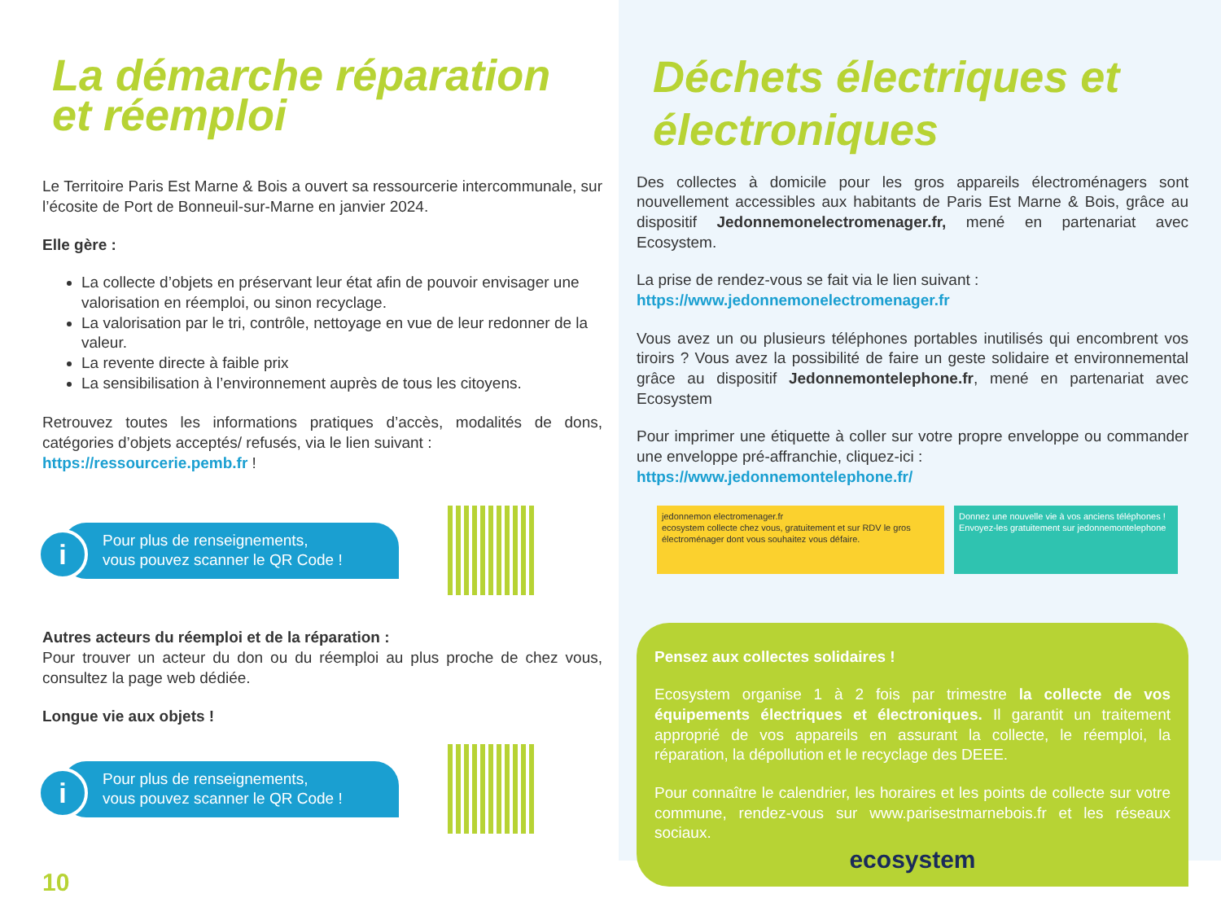La démarche réparation
et réemploi
Le Territoire Paris Est Marne & Bois a ouvert sa ressourcerie intercommunale, sur l’écosite de Port de Bonneuil-sur-Marne en janvier 2024.
Elle gère :
La collecte d’objets en préservant leur état afin de pouvoir envisager une valorisation en réemploi, ou sinon recyclage.
La valorisation par le tri, contrôle, nettoyage en vue de leur redonner de la valeur.
La revente directe à faible prix
La sensibilisation à l’environnement auprès de tous les citoyens.
Retrouvez toutes les informations pratiques d’accès, modalités de dons, catégories d’objets acceptés/ refusés, via le lien suivant :
https://ressourcerie.pemb.fr !
i Pour plus de renseignements,
vous pouvez scanner le QR Code !
Autres acteurs du réemploi et de la réparation :
Pour trouver un acteur du don ou du réemploi au plus proche de chez vous, consultez la page web dédiée.
Longue vie aux objets !
i Pour plus de renseignements,
vous pouvez scanner le QR Code !
10
Déchets électriques et électroniques
Des collectes à domicile pour les gros appareils électroménagers sont nouvellement accessibles aux habitants de Paris Est Marne & Bois, grâce au dispositif Jedonnemonelectromenager.fr, mené en partenariat avec Ecosystem.
La prise de rendez-vous se fait via le lien suivant :
https://www.jedonnemonelectromenager.fr
Vous avez un ou plusieurs téléphones portables inutilisés qui encombrent vos tiroirs ? Vous avez la possibilité de faire un geste solidaire et environnemental grâce au dispositif Jedonnemontelephone.fr, mené en partenariat avec Ecosystem
Pour imprimer une étiquette à coller sur votre propre enveloppe ou commander une enveloppe pré-affranchie, cliquez-ici :
https://www.jedonnemontelephone.fr/
jedonnemon electromenager.fr
ecosystem collecte chez vous, gratuitement et sur RDV le gros électroménager dont vous souhaitez vous défaire.
Donnez une nouvelle vie à vos anciens téléphones ! Envoyez-les gratuitement sur jedonnemontelephone
Pensez aux collectes solidaires !
Ecosystem organise 1 à 2 fois par trimestre la collecte de vos équipements électriques et électroniques. Il garantit un traitement approprié de vos appareils en assurant la collecte, le réemploi, la réparation, la dépollution et le recyclage des DEEE.
Pour connaître le calendrier, les horaires et les points de collecte sur votre commune, rendez-vous sur www.parisestmarnebois.fr et les réseaux sociaux.
ecosystem